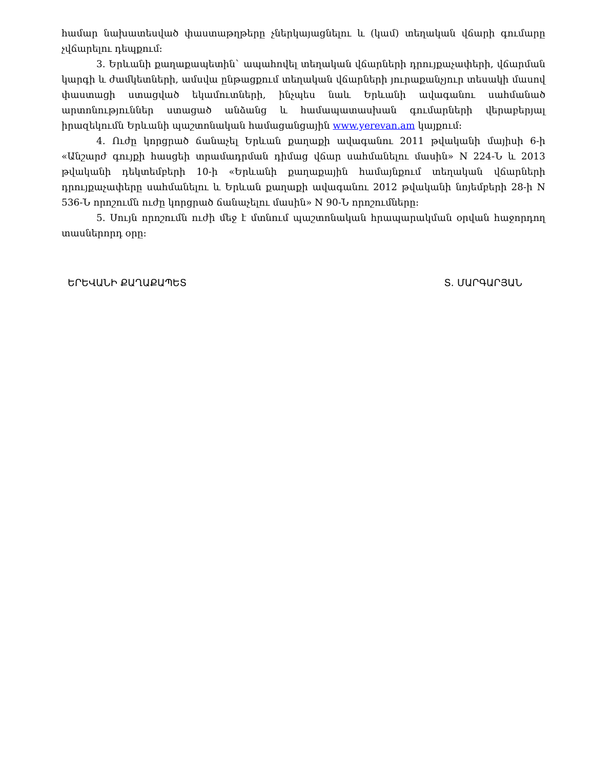համար նախատեսված փաստաթղթերը չներկայացնելու և (կամ) տեղական վճարի գումարը չվճարելու դեպքում:
3. Երևանի քաղաքապետին` ապահովել տեղական վճարների դրույքաչափերի, վճարման կարգի և ժամկետների, ամսվա ընթացքում տեղական վճարների յուրաքանչյուր տեսակի մասով փաստացի ստացված եկամուտների, ինչպես նաև Երևանի ավագանու սահմանած արտոնություններ ստացած անձանց և համապատասխան գումարների վերաբերյալ իրազեկումն Երևանի պաշտոնական համացանցային www.yerevan.am կայքում:
4. Ուժը կորցրած ճանաչել Երևան քաղաքի ավագանու 2011 թվականի մայիսի 6-ի «Անշարժ գույքի հասցեի տրամադրման դիմաց վճար սահմանելու մասին» N 224-Ն և 2013 թվականի դեկտեմբերի 10-ի «Երևանի քաղաքային համայնքում տեղական վճարների դրույքաչափերը սահմանելու և Երևան քաղաքի ավագանու 2012 թվականի նոյեմբերի 28-ի N 536-Ն որոշումն ուժը կորցրած ճանաչելու մասին» N 90-Ն որոշումները:
5. Սույն որոշումն ուժի մեջ է մտնում պաշտոնական հրապարակման օրվան հաջորդող տասներորդ օրը:
ԵՐԵՎԱՆԻ ՔԱՂԱՔԱՊԵՏ Տ. ՄԱՐԳԱՐՅԱՆ